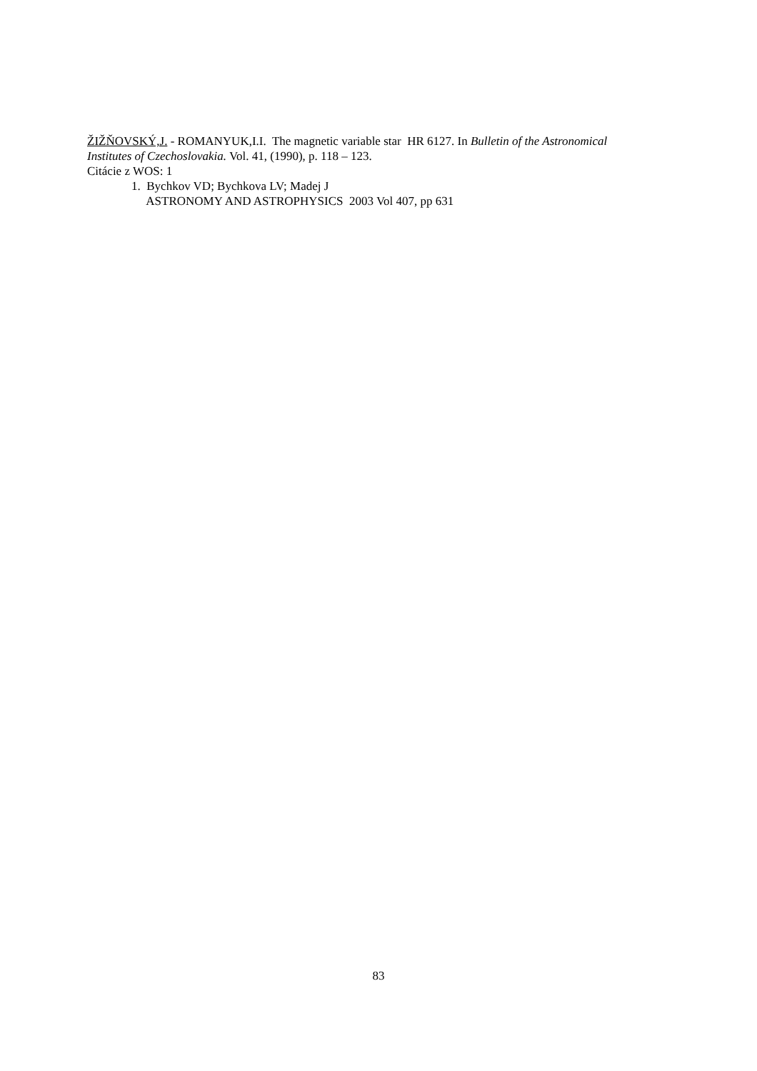ŽIŽŇOVSKÝ,J. - ROMANYUK,I.I. The magnetic variable star HR 6127. In Bulletin of the Astronomical Institutes of Czechoslovakia. Vol. 41, (1990), p. 118 – 123.
Citácie z WOS: 1
1. Bychkov VD; Bychkova LV; Madej J
ASTRONOMY AND ASTROPHYSICS 2003 Vol 407, pp 631
83